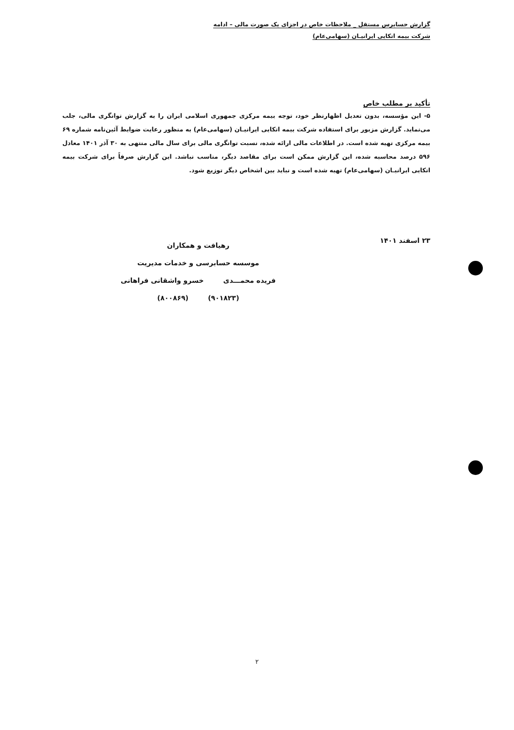گزارش حسابرس مستقل _ ملاحظات خاص در اجزای یک صورت مالی – ادامه
شرکت بیمه اتکایی ایرانیـان (سهامی‌عام)
تأکید بر مطلب خاص
۵- این مؤسسه، بدون تعدیل اظهارنظر خود، توجه بیمه مرکزی جمهوری اسلامی ایران را به گزارش توانگری مالی، جلب می‌نماید. گزارش مزبور برای استفاده شرکت بیمه اتکایی ایرانیـان (سهامی‌عام) به منظور رعایت ضوابط آئین‌نامه شماره ۶۹ بیمه مرکزی تهیه شده است. در اطلاعات مالی ارائه شده، نسبت توانگری مالی برای سال مالی منتهی به ۳۰ آذر ۱۴۰۱ معادل ۵۹۶ درصد محاسبه شده، این گزارش ممکن است برای مقاصد دیگر، مناسب نباشد. این گزارش صرفاً برای شرکت بیمه اتکایی ایرانیـان (سهامی‌عام) تهیه شده است و نباید بین اشخاص دیگر توزیع شود.
۲۳ اسفند ۱۴۰۱
رهیافت و همکاران
موسسه حسابرسی و خدمات مدیریت
فریده محمـــدی خسرو واشقانی فراهانی
(۹۰۱۸۲۳) (۸۰۰۸۶۹)
۲